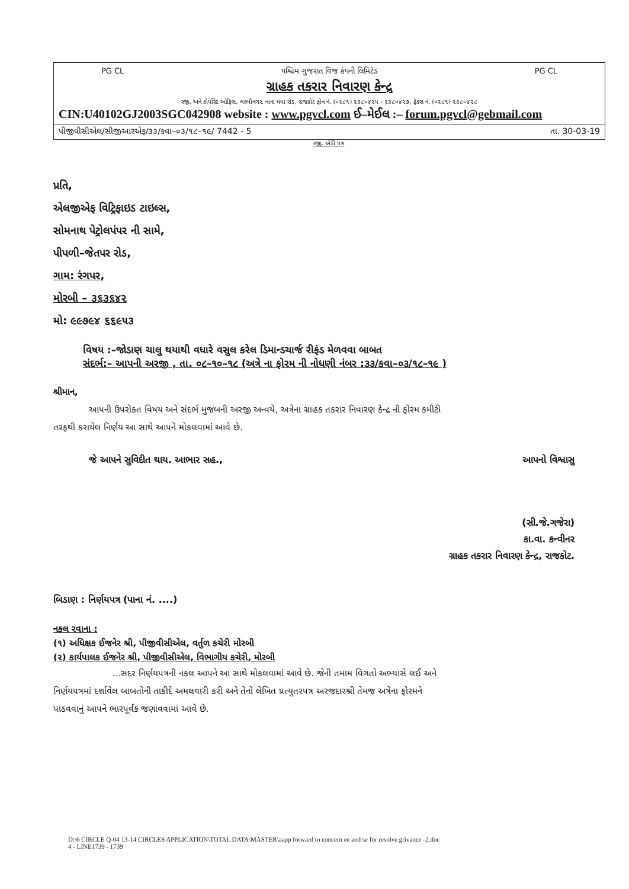PG CL પશ્ચિમ ગુજરાત વિજ કંપની લિમિટેડ PG CL
ગ્રાહક તકરાર નિવારણ કેન્દ્ર
રજી. અને કોર્પોરેટ ઓફિસ, લક્ષ્મીનગર, નાના મવા રોડ, રાજકોટ ફોન નં. (૦૨૮૧) ૨૩૮૦૪૨૫ - ૨૩૮૦૪૨૭, ફેક્સ નં. (૦૨૮૧) ૨૩૮૦૪૨૮
CIN:U40102GJ2003SGC042908 website : www.pgvcl.com ઈ–મેઈલ :– forum.pgvcl@gebmail.com
પીજીવીસીએલ/સીજીઆરએફ/૩૩/કવા–૦૩/૧૮–૧૯/ 7442 - 5 તા. 30-03-19
રજી. એડી પત્ર
પ્રતિ,
એલજીએફ વિટ્રિફાઇડ ટાઇલ્સ,
સોમનાથ પેટ્રોલપંપર ની સામે,
પીપળી–જેતપર રોડ,
ગામ: રંગપર,
મોરબી – ૩૬૩૬૪૨
મો: ૯૯૭૯૪ ૬૬૯૫૩
વિષય :–જોડાણ ચાલુ થયાથી વધારે વસુલ કરેલ ડિમાન્ડચાર્જ રીફંડ મેળવવા બાબત
સંદર્ભ:– આપની અરજી , તા. ૦૮–૧૦–૧૮ (અત્રે ના ફોરમ ની નોધણી નંબર :૩૩/કવા–૦૩/૧૮–૧૯ )
શ્રીમાન,
આપની ઉપરોક્ત વિષય અને સંદર્ભ મુજબની અરજી અન્વયે, અત્રેના ગ્રાહક તકરાર નિવારણ કેન્દ્ર ની ફોરમ કમીટી
તરફથી કરાયેલ નિર્ણય આ સાથે આપને મોકલવામાં આવે છે.
જે આપને સુવિદીત થાય. આભાર સહ., આપનો વિશ્વાસુ
(સી.જે.ગજેરા)
કા.વા. કન્વીનર
ગ્રાહક તકરાર નિવારણ કેન્દ્ર, રાજકોટ.
બિડાણ : નિર્ણયપત્ર (પાના નં. ....)
નકલ રવાના :
(૧) અધિક્ષક ઈજનેર શ્રી, પીજીવીસીએલ, વર્તુળ કચેરી મોરબી
(૨) કાર્યપાલક ઈજનેર શ્રી, પીજીવીસીએલ, વિભાગીય કચેરી, મોરબી
...સદર નિર્ણયપત્રની નકલ આપને આ સાથે મોકલવામાં આવે છે. જેની તમામ વિગતો અભ્યાસે લઈ અને
નિર્ણયપત્રમાં દર્શાવેલ બાબતોની તાકીદે અમલવારી કરી અને તેનો લેખિત પ્રત્યુતરપત્ર અરજદારશ્રી તેમજ અત્રેના ફોરમને
પાઠવવાનું આપને ભારપૂર્વક જણાવવામાં આવે છે.
D:\6 CIRCLE Q-04 13-14 CIRCLES APPLICATION\TOTAL DATA\MASTER\aapp forward to concern ee and se for resolve grivance -2.doc
4 - LINE1739 - 1739